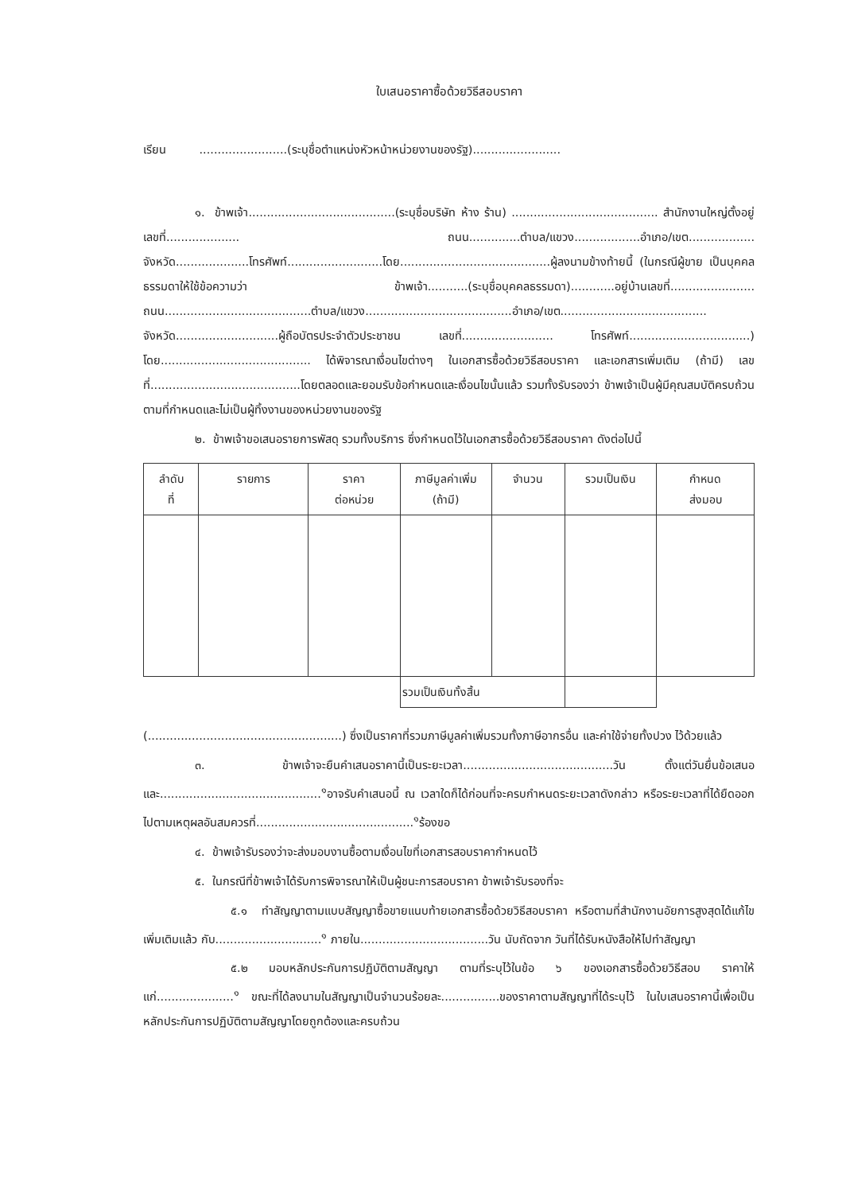ใบเสนอราคาซื้อด้วยวิธีสอบราคา
เรียน ........................(ระบุชื่อตำแหน่งหัวหน้าหน่วยงานของรัฐ)........................
๑. ข้าพเจ้า........................................(ระบุชื่อบริษัท ห้าง ร้าน) ........................................ สำนักงานใหญ่ตั้งอยู่เลขที่.................... ถนน..............ตำบล/แขวง..................อำเภอ/เขต.................. จังหวัด....................โทรศัพท์..........................โดย.........................................ผู้ลงนามข้างท้ายนี้ (ในกรณีผู้ขาย เป็นบุคคลธรรมดาให้ใช้ข้อความว่า ข้าพเจ้า...........(ระบุชื่อบุคคลธรรมดา)............อยู่บ้านเลขที่....................... ถนน........................................ตำบล/แขวง........................................อำเภอ/เขต........................................ จังหวัด............................ผู้ถือบัตรประจำตัวประชาชน เลขที่......................... โทรศัพท์.................................) โดย......................................... ได้พิจารณาเงื่อนไขต่างๆ ในเอกสารซื้อด้วยวิธีสอบราคา และเอกสารเพิ่มเติม (ถ้ามี) เลขที่.........................................โดยตลอดและยอมรับข้อกำหนดและเงื่อนไขนั้นแล้ว รวมทั้งรับรองว่า ข้าพเจ้าเป็นผู้มีคุณสมบัติครบถ้วนตามที่กำหนดและไม่เป็นผู้ทิ้งงานของหน่วยงานของรัฐ
๒. ข้าพเจ้าขอเสนอรายการพัสดุ รวมทั้งบริการ ซึ่งกำหนดไว้ในเอกสารซื้อด้วยวิธีสอบราคา ดังต่อไปนี้
| ลำดับ ที่ | รายการ | ราคา ต่อหน่วย | ภาษีมูลค่าเพิ่ม (ถ้ามี) | จำนวน | รวมเป็นเงิน | กำหนด ส่งมอบ |
| --- | --- | --- | --- | --- | --- | --- |
| | | | รวมเป็นเงินทั้งสิ้น | | | |
(.....................................................) ซึ่งเป็นราคาที่รวมภาษีมูลค่าเพิ่มรวมทั้งภาษีอากรอื่น และค่าใช้จ่ายทั้งปวง ไว้ด้วยแล้ว
๓. ข้าพเจ้าจะยืนคำเสนอราคานี้เป็นระยะเวลา.........................................วัน ตั้งแต่วันยื่นข้อเสนอ และ............................................<sup>๑</sup>อาจรับคำเสนอนี้ ณ เวลาใดก็ได้ก่อนที่จะครบกำหนดระยะเวลาดังกล่าว หรือระยะเวลาที่ได้ยืดออกไปตามเหตุผลอันสมควรที่...........................................<sup>๑</sup>ร้องขอ
๔. ข้าพเจ้ารับรองว่าจะส่งมอบงานซื้อตามเงื่อนไขที่เอกสารสอบราคากำหนดไว้
๕. ในกรณีที่ข้าพเจ้าได้รับการพิจารณาให้เป็นผู้ชนะการสอบราคา ข้าพเจ้ารับรองที่จะ
๕.๑ ทำสัญญาตามแบบสัญญาซื้อขายแนบท้ายเอกสารซื้อด้วยวิธีสอบราคา หรือตามที่สำนักงานอัยการสูงสุดได้แก้ไขเพิ่มเติมแล้ว กับ.............................<sup>๑</sup> ภายใน...................................วัน นับถัดจาก วันที่ได้รับหนังสือให้ไปทำสัญญา
๕.๒ มอบหลักประกันการปฏิบัติตามสัญญา ตามที่ระบุไว้ในข้อ ๖ ของเอกสารซื้อด้วยวิธีสอบ ราคาให้แก่.....................<sup>๑</sup> ขณะที่ได้ลงนามในสัญญาเป็นจำนวนร้อยละ................ของราคาตามสัญญาที่ได้ระบุไว้ ในใบเสนอราคานี้เพื่อเป็นหลักประกันการปฏิบัติตามสัญญาโดยถูกต้องและครบถ้วน